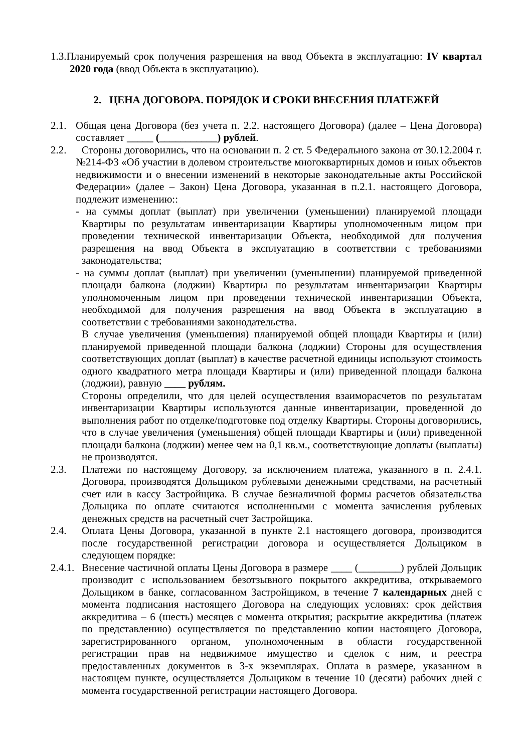1.3.Планируемый срок получения разрешения на ввод Объекта в эксплуатацию: IV квартал 2020 года (ввод Объекта в эксплуатацию).
2. ЦЕНА ДОГОВОРА. ПОРЯДОК И СРОКИ ВНЕСЕНИЯ ПЛАТЕЖЕЙ
2.1.
Общая цена Договора (без учета п. 2.2. настоящего Договора) (далее – Цена Договора) составляет _____ (___________) рублей.
2.2.
Стороны договорились, что на основании п. 2 ст. 5 Федерального закона от 30.12.2004 г. №214-ФЗ «Об участии в долевом строительстве многоквартирных домов и иных объектов недвижимости и о внесении изменений в некоторые законодательные акты Российской Федерации» (далее – Закон) Цена Договора, указанная в п.2.1. настоящего Договора, подлежит изменению::
- на суммы доплат (выплат) при увеличении (уменьшении) планируемой площади Квартиры по результатам инвентаризации Квартиры уполномоченным лицом при проведении технической инвентаризации Объекта, необходимой для получения разрешения на ввод Объекта в эксплуатацию в соответствии с требованиями законодательства;
- на суммы доплат (выплат) при увеличении (уменьшении) планируемой приведенной площади балкона (лоджии) Квартиры по результатам инвентаризации Квартиры уполномоченным лицом при проведении технической инвентаризации Объекта, необходимой для получения разрешения на ввод Объекта в эксплуатацию в соответствии с требованиями законодательства.
В случае увеличения (уменьшения) планируемой общей площади Квартиры и (или) планируемой приведенной площади балкона (лоджии) Стороны для осуществления соответствующих доплат (выплат) в качестве расчетной единицы используют стоимость одного квадратного метра площади Квартиры и (или) приведенной площади балкона (лоджии), равную ____ рублям.
Стороны определили, что для целей осуществления взаиморасчетов по результатам инвентаризации Квартиры используются данные инвентаризации, проведенной до выполнения работ по отделке/подготовке под отделку Квартиры. Стороны договорились, что в случае увеличения (уменьшения) общей площади Квартиры и (или) приведенной площади балкона (лоджии) менее чем на 0,1 кв.м., соответствующие доплаты (выплаты) не производятся.
2.3.
Платежи по настоящему Договору, за исключением платежа, указанного в п. 2.4.1. Договора, производятся Дольщиком рублевыми денежными средствами, на расчетный счет или в кассу Застройщика. В случае безналичной формы расчетов обязательства Дольщика по оплате считаются исполненными с момента зачисления рублевых денежных средств на расчетный счет Застройщика.
2.4.
Оплата Цены Договора, указанной в пункте 2.1 настоящего договора, производится после государственной регистрации договора и осуществляется Дольщиком в следующем порядке:
2.4.1.
Внесение частичной оплаты Цены Договора в размере ____ (________) рублей Дольщик производит с использованием безотзывного покрытого аккредитива, открываемого Дольщиком в банке, согласованном Застройщиком, в течение 7 календарных дней с момента подписания настоящего Договора на следующих условиях: срок действия аккредитива – 6 (шесть) месяцев с момента открытия; раскрытие аккредитива (платеж по представлению) осуществляется по представлению копии настоящего Договора, зарегистрированного органом, уполномоченным в области государственной регистрации прав на недвижимое имущество и сделок с ним, и реестра предоставленных документов в 3-х экземплярах. Оплата в размере, указанном в настоящем пункте, осуществляется Дольщиком в течение 10 (десяти) рабочих дней с момента государственной регистрации настоящего Договора.